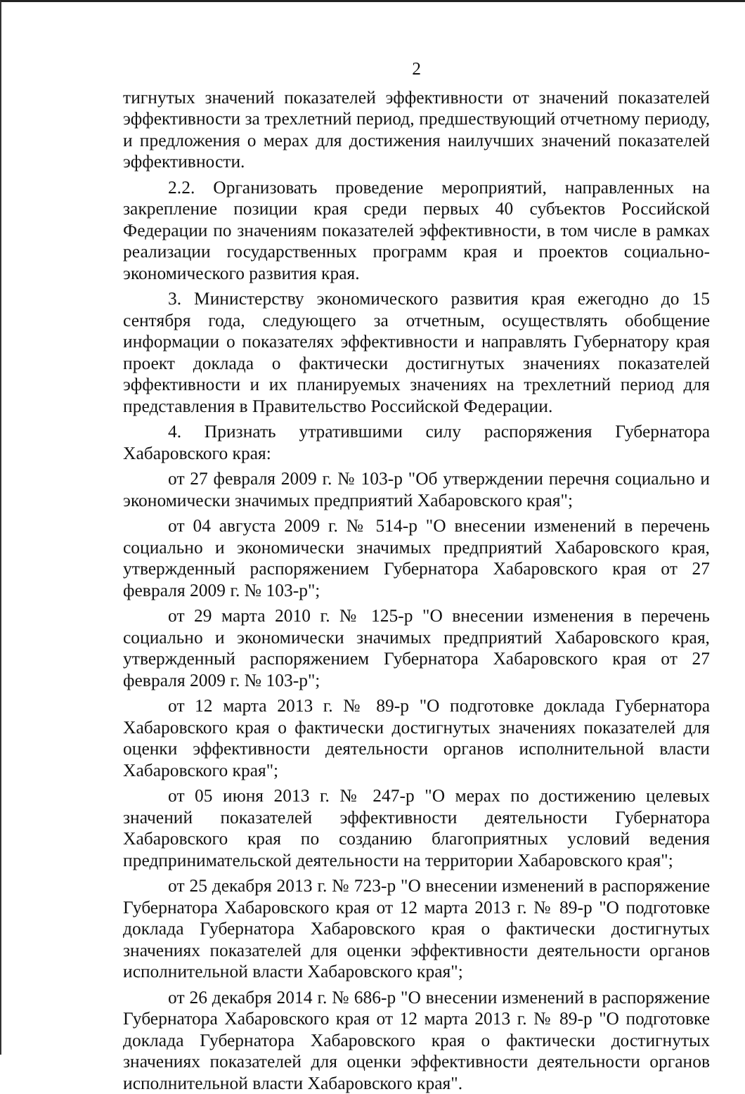2
тигнутых значений показателей эффективности от значений показателей эффективности за трехлетний период, предшествующий отчетному периоду, и предложения о мерах для достижения наилучших значений показателей эффективности.
2.2. Организовать проведение мероприятий, направленных на закрепление позиции края среди первых 40 субъектов Российской Федерации по значениям показателей эффективности, в том числе в рамках реализации государственных программ края и проектов социально-экономического развития края.
3. Министерству экономического развития края ежегодно до 15 сентября года, следующего за отчетным, осуществлять обобщение информации о показателях эффективности и направлять Губернатору края проект доклада о фактически достигнутых значениях показателей эффективности и их планируемых значениях на трехлетний период для представления в Правительство Российской Федерации.
4. Признать утратившими силу распоряжения Губернатора Хабаровского края:
от 27 февраля 2009 г. № 103-р "Об утверждении перечня социально и экономически значимых предприятий Хабаровского края";
от 04 августа 2009 г. № 514-р "О внесении изменений в перечень социально и экономически значимых предприятий Хабаровского края, утвержденный распоряжением Губернатора Хабаровского края от 27 февраля 2009 г. № 103-р";
от 29 марта 2010 г. № 125-р "О внесении изменения в перечень социально и экономически значимых предприятий Хабаровского края, утвержденный распоряжением Губернатора Хабаровского края от 27 февраля 2009 г. № 103-р";
от 12 марта 2013 г. № 89-р "О подготовке доклада Губернатора Хабаровского края о фактически достигнутых значениях показателей для оценки эффективности деятельности органов исполнительной власти Хабаровского края";
от 05 июня 2013 г. № 247-р "О мерах по достижению целевых значений показателей эффективности деятельности Губернатора Хабаровского края по созданию благоприятных условий ведения предпринимательской деятельности на территории Хабаровского края";
от 25 декабря 2013 г. № 723-р "О внесении изменений в распоряжение Губернатора Хабаровского края от 12 марта 2013 г. № 89-р "О подготовке доклада Губернатора Хабаровского края о фактически достигнутых значениях показателей для оценки эффективности деятельности органов исполнительной власти Хабаровского края";
от 26 декабря 2014 г. № 686-р "О внесении изменений в распоряжение Губернатора Хабаровского края от 12 марта 2013 г. № 89-р "О подготовке доклада Губернатора Хабаровского края о фактически достигнутых значениях показателей для оценки эффективности деятельности органов исполнительной власти Хабаровского края".